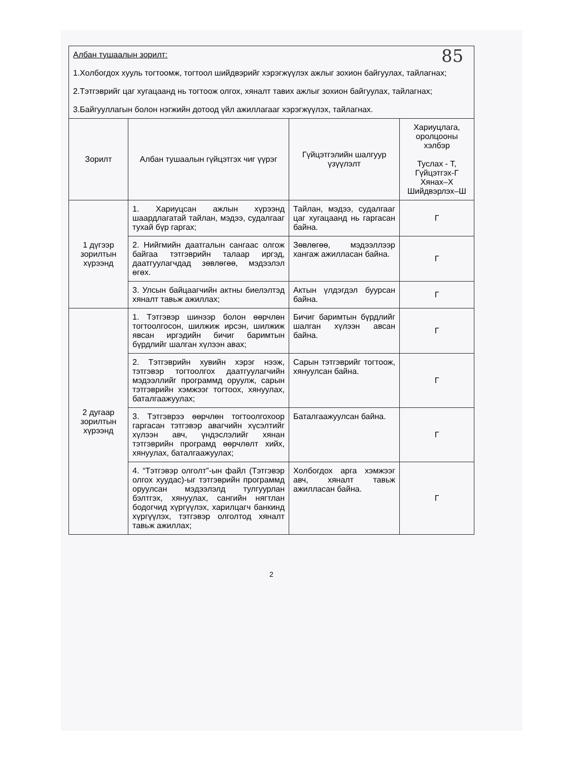85
| Албан тушаалын зорилт: 1.Холбогдох хууль тогтоомж, тогтоол шийдвэрийг хэрэгжүүлэх ажлыг зохион байгуулах, тайлагнах; 2.Тэтгэврийг цаг хугацаанд нь тогтоож олгох, хяналт тавих ажлыг зохион байгуулах, тайлагнах; 3.Байгууллагын болон нэгжийн дотоод үйл ажиллагааг хэрэгжүүлэх, тайлагнах. | | | |
| Зорилт | Албан тушаалын гүйцэтгэх чиг үүрэг | Гүйцэтгэлийн шалгуур үзүүлэлт | Хариуцлага, оролцооны хэлбэр Туслах - Т, Гүйцэтгэх-Г Хянах–Х Шийдвэрлэх–Ш |
| 1 дүгээр зорилтын хүрээнд | 1. Хариуцсан ажлын хүрээнд шаардлагатай тайлан, мэдээ, судалгааг тухай бүр гаргах; | Тайлан, мэдээ, судалгааг цаг хугацаанд нь гаргасан байна. | Г |
| | 2. Нийгмийн даатгалын сангаас олгож байгаа тэтгэврийн талаар иргэд, даатгуулагчдад зөвлөгөө, мэдээлэл өгөх. | Зөвлөгөө, мэдээллээр хангаж ажилласан байна. | Г |
| | 3. Улсын байцаагчийн актны биелэлтэд хяналт тавьж ажиллах; | Актын үлдэгдэл буурсан байна. | Г |
| 2 дугаар зорилтын хүрээнд | 1. Тэтгэвэр шинээр болон өөрчлөн тогтоолгосон, шилжиж ирсэн, шилжиж явсан иргэдийн бичиг баримтын бүрдлийг шалган хүлээн авах; | Бичиг баримтын бүрдлийг шалган хүлээн авсан байна. | Г |
| | 2. Тэтгэврийн хувийн хэрэг нээж, тэтгэвэр тогтоолгох даатгуулагчийн мэдээллийг программд оруулж, сарын тэтгэврийн хэмжээг тогтоох, хянуулах, баталгаажуулах; | Сарын тэтгэврийг тогтоож, хянуулсан байна. | Г |
| | 3. Тэтгэврээ өөрчлөн тогтоолгохоор гаргасан тэтгэвэр авагчийн хүсэлтийг хүлээн авч, үндэслэлийг хянан тэтгэврийн програмд өөрчлөлт хийх, хянуулах, баталгаажуулах; | Баталгаажуулсан байна. | Г |
| | 4. “Тэтгэвэр олголт”-ын файл (Тэтгэвэр олгох хуудас)-ыг тэтгэврийн программд оруулсан мэдээлэлд тулгуурлан бэлтгэх, хянуулах, сангийн нягтлан бодогчид хүргүүлэх, харилцагч банкинд хүргүүлэх, тэтгэвэр олголтод хяналт тавьж ажиллах; | Холбогдох арга хэмжээг авч, хяналт тавьж ажилласан байна. | Г |
2